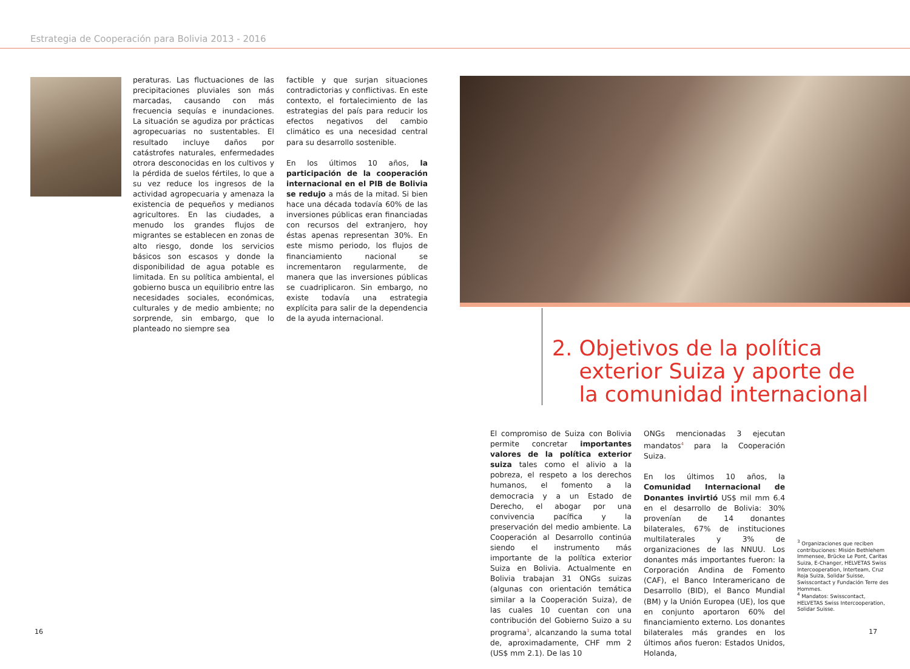Estrategia de Cooperación para Bolivia 2013 - 2016
peraturas. Las fluctuaciones de las precipitaciones pluviales son más marcadas, causando con más frecuencia sequías e inundaciones. La situación se agudiza por prácticas agropecuarias no sustentables. El resultado incluye daños por catástrofes naturales, enfermedades otrora desconocidas en los cultivos y la pérdida de suelos fértiles, lo que a su vez reduce los ingresos de la actividad agropecuaria y amenaza la existencia de pequeños y medianos agricultores. En las ciudades, a menudo los grandes flujos de migrantes se establecen en zonas de alto riesgo, donde los servicios básicos son escasos y donde la disponibilidad de agua potable es limitada. En su política ambiental, el gobierno busca un equilibrio entre las necesidades sociales, económicas, culturales y de medio ambiente; no sorprende, sin embargo, que lo planteado no siempre sea
factible y que surjan situaciones contradictorias y conflictivas. En este contexto, el fortalecimiento de las estrategias del país para reducir los efectos negativos del cambio climático es una necesidad central para su desarrollo sostenible.
En los últimos 10 años, la participación de la cooperación internacional en el PIB de Bolivia se redujo a más de la mitad. Si bien hace una década todavía 60% de las inversiones públicas eran financiadas con recursos del extranjero, hoy éstas apenas representan 30%. En este mismo periodo, los flujos de financiamiento nacional se incrementaron regularmente, de manera que las inversiones públicas se cuadriplicaron. Sin embargo, no existe todavía una estrategia explícita para salir de la dependencia de la ayuda internacional.
2. Objetivos de la política
exterior Suiza y aporte de
la comunidad internacional
El compromiso de Suiza con Bolivia permite concretar importantes valores de la política exterior suiza tales como el alivio a la pobreza, el respeto a los derechos humanos, el fomento a la democracia y a un Estado de Derecho, el abogar por una convivencia pacífica y la preservación del medio ambiente. La Cooperación al Desarrollo continúa siendo el instrumento más importante de la política exterior Suiza en Bolivia. Actualmente en Bolivia trabajan 31 ONGs suizas (algunas con orientación temática similar a la Cooperación Suiza), de las cuales 10 cuentan con una contribución del Gobierno Suizo a su programa<sup>3</sup>, alcanzando la suma total de, aproximadamente, CHF mm 2 (US$ mm 2.1). De las 10
ONGs mencionadas 3 ejecutan mandatos<sup>4</sup> para la Cooperación Suiza.
En los últimos 10 años, la Comunidad Internacional de Donantes invirtió US$ mil mm 6.4 en el desarrollo de Bolivia: 30% provenían de 14 donantes bilaterales, 67% de instituciones multilaterales y 3% de organizaciones de las NNUU. Los donantes más importantes fueron: la Corporación Andina de Fomento (CAF), el Banco Interamericano de Desarrollo (BID), el Banco Mundial (BM) y la Unión Europea (UE), los que en conjunto aportaron 60% del financiamiento externo. Los donantes bilaterales más grandes en los últimos años fueron: Estados Unidos, Holanda,
<sup>3</sup> Organizaciones que reciben contribuciones: Misión Bethlehem Immensee, Brücke Le Pont, Caritas Suiza, E-Changer, HELVETAS Swiss Intercooperation, Interteam, Cruz Roja Suiza, Solidar Suisse, Swisscontact y Fundación Terre des Hommes.
<sup>4</sup> Mandatos: Swisscontact, HELVETAS Swiss Intercooperation, Solidar Suisse.
16 17